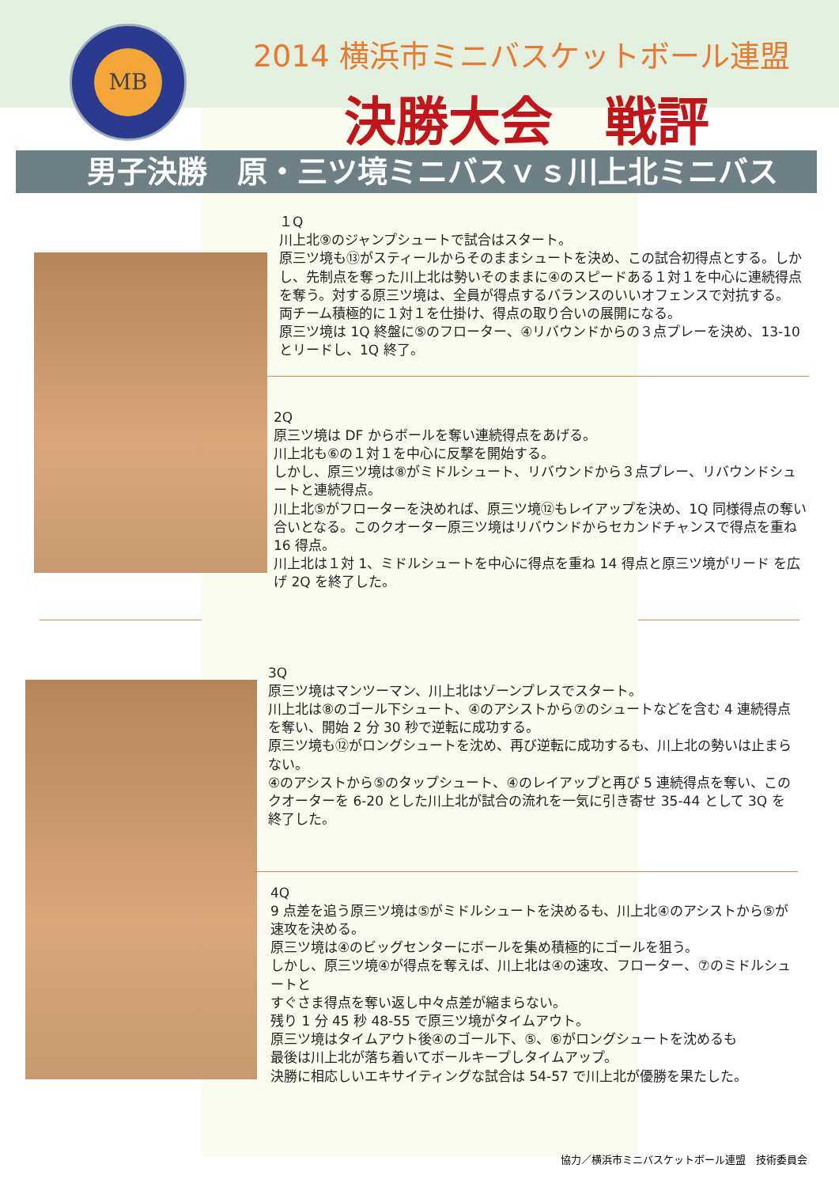MB
2014 横浜市ミニバスケットボール連盟
決勝大会　戦評
男子決勝　原・三ツ境ミニバスｖｓ川上北ミニバス
１Q
川上北⑨のジャンプシュートで試合はスタート。
原三ツ境も⑬がスティールからそのままシュートを決め、この試合初得点とする。しかし、先制点を奪った川上北は勢いそのままに④のスピードある１対１を中心に連続得点を奪う。対する原三ツ境は、全員が得点するバランスのいいオフェンスで対抗する。
両チーム積極的に１対１を仕掛け、得点の取り合いの展開になる。
原三ツ境は 1Q 終盤に⑤のフローター、④リバウンドからの３点プレーを決め、13-10 とリードし、1Q 終了。
2Q
原三ツ境は DF からボールを奪い連続得点をあげる。
川上北も⑥の１対１を中心に反撃を開始する。
しかし、原三ツ境は⑧がミドルシュート、リバウンドから３点プレー、リバウンドシュートと連続得点。
川上北⑤がフローターを決めれば、原三ツ境⑫もレイアップを決め、1Q 同様得点の奪い合いとなる。このクオーター原三ツ境はリバウンドからセカンドチャンスで得点を重ね 16 得点。
川上北は１対 1、ミドルシュートを中心に得点を重ね 14 得点と原三ツ境がリード を広げ 2Q を終了した。
3Q
原三ツ境はマンツーマン、川上北はゾーンプレスでスタート。
川上北は⑧のゴール下シュート、④のアシストから⑦のシュートなどを含む 4 連続得点を奪い、開始 2 分 30 秒で逆転に成功する。
原三ツ境も⑫がロングシュートを沈め、再び逆転に成功するも、川上北の勢いは止まらない。
④のアシストから⑤のタップシュート、④のレイアップと再び 5 連続得点を奪い、このクオーターを 6-20 とした川上北が試合の流れを一気に引き寄せ 35-44 として 3Q を終了した。
4Q
9 点差を追う原三ツ境は⑤がミドルシュートを決めるも、川上北④のアシストから⑤が速攻を決める。
原三ツ境は④のビッグセンターにボールを集め積極的にゴールを狙う。
しかし、原三ツ境④が得点を奪えば、川上北は④の速攻、フローター、⑦のミドルシュートと
すぐさま得点を奪い返し中々点差が縮まらない。
残り 1 分 45 秒 48-55 で原三ツ境がタイムアウト。
原三ツ境はタイムアウト後④のゴール下、⑤、⑥がロングシュートを沈めるも
最後は川上北が落ち着いてボールキープしタイムアップ。
決勝に相応しいエキサイティングな試合は 54-57 で川上北が優勝を果たした。
協力／横浜市ミニバスケットボール連盟　技術委員会